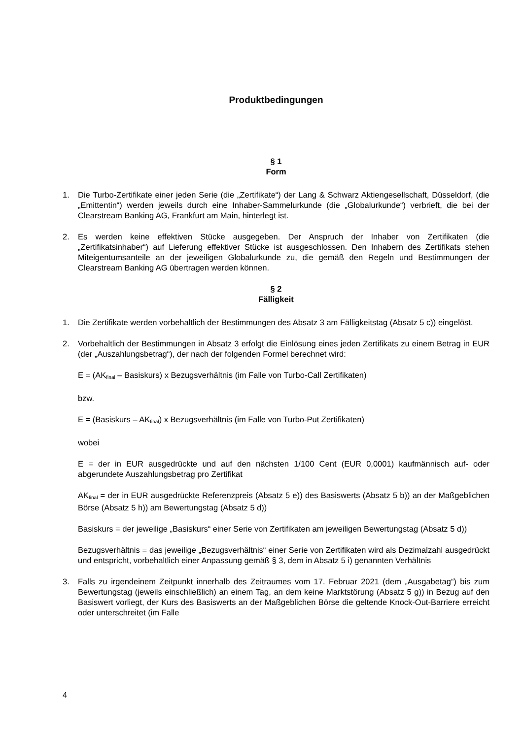Produktbedingungen
§ 1
Form
1. Die Turbo-Zertifikate einer jeden Serie (die „Zertifikate“) der Lang & Schwarz Aktiengesellschaft, Düsseldorf, (die „Emittentin“) werden jeweils durch eine Inhaber-Sammelurkunde (die „Globalurkunde“) verbrieft, die bei der Clearstream Banking AG, Frankfurt am Main, hinterlegt ist.
2. Es werden keine effektiven Stücke ausgegeben. Der Anspruch der Inhaber von Zertifikaten (die „Zertifikatsinhaber“) auf Lieferung effektiver Stücke ist ausgeschlossen. Den Inhabern des Zertifikats stehen Miteigentumsanteile an der jeweiligen Globalurkunde zu, die gemäß den Regeln und Bestimmungen der Clearstream Banking AG übertragen werden können.
§ 2
Fälligkeit
1. Die Zertifikate werden vorbehaltlich der Bestimmungen des Absatz 3 am Fälligkeitstag (Absatz 5 c)) eingelöst.
2. Vorbehaltlich der Bestimmungen in Absatz 3 erfolgt die Einlösung eines jeden Zertifikats zu einem Betrag in EUR (der „Auszahlungsbetrag“), der nach der folgenden Formel berechnet wird:
E = (AK<sub>final</sub> – Basiskurs) x Bezugsverhältnis (im Falle von Turbo-Call Zertifikaten)
bzw.
E = (Basiskurs – AK<sub>final</sub>) x Bezugsverhältnis (im Falle von Turbo-Put Zertifikaten)
wobei
E = der in EUR ausgedrückte und auf den nächsten 1/100 Cent (EUR 0,0001) kaufmännisch auf- oder abgerundete Auszahlungsbetrag pro Zertifikat
AK<sub>final</sub> = der in EUR ausgedrückte Referenzpreis (Absatz 5 e)) des Basiswerts (Absatz 5 b)) an der Maßgeblichen Börse (Absatz 5 h)) am Bewertungstag (Absatz 5 d))
Basiskurs = der jeweilige „Basiskurs“ einer Serie von Zertifikaten am jeweiligen Bewertungstag (Absatz 5 d))
Bezugsverhältnis = das jeweilige „Bezugsverhältnis“ einer Serie von Zertifikaten wird als Dezimalzahl ausgedrückt und entspricht, vorbehaltlich einer Anpassung gemäß § 3, dem in Absatz 5 i) genannten Verhältnis
3. Falls zu irgendeinem Zeitpunkt innerhalb des Zeitraumes vom 17. Februar 2021 (dem „Ausgabetag“) bis zum Bewertungstag (jeweils einschließlich) an einem Tag, an dem keine Marktstörung (Absatz 5 g)) in Bezug auf den Basiswert vorliegt, der Kurs des Basiswerts an der Maßgeblichen Börse die geltende Knock-Out-Barriere erreicht oder unterschreitet (im Falle
4